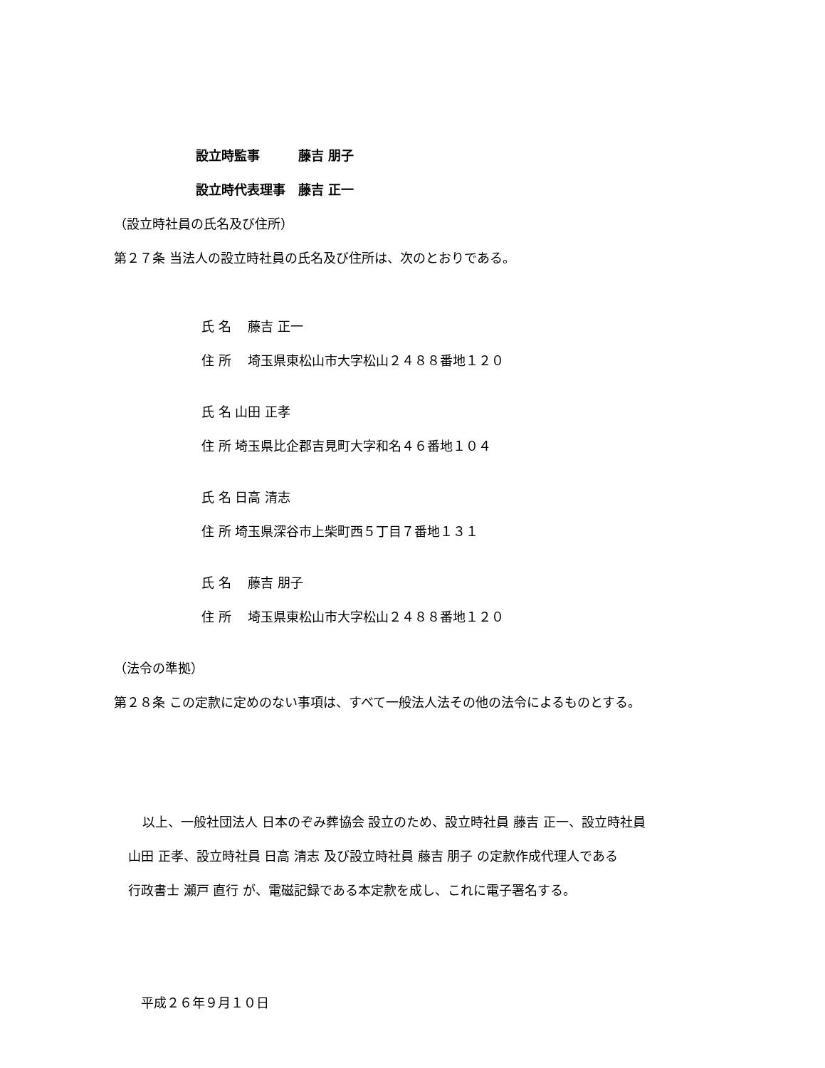設立時監事　　　藤吉 朋子
設立時代表理事　藤吉 正一
（設立時社員の氏名及び住所）
第２７条 当法人の設立時社員の氏名及び住所は、次のとおりである。
氏 名　 藤吉 正一
住 所　 埼玉県東松山市大字松山２４８８番地１２０
氏 名 山田 正孝
住 所 埼玉県比企郡吉見町大字和名４６番地１０４
氏 名 日高 清志
住 所 埼玉県深谷市上柴町西５丁目７番地１３１
氏 名　 藤吉 朋子
住 所　 埼玉県東松山市大字松山２４８８番地１２０
（法令の準拠）
第２８条 この定款に定めのない事項は、すべて一般法人法その他の法令によるものとする。
以上、一般社団法人 日本のぞみ葬協会 設立のため、設立時社員 藤吉 正一、設立時社員
山田 正孝、設立時社員 日高 清志 及び設立時社員 藤吉 朋子 の定款作成代理人である
行政書士 瀬戸 直行 が、電磁記録である本定款を成し、これに電子署名する。
平成２６年９月１０日